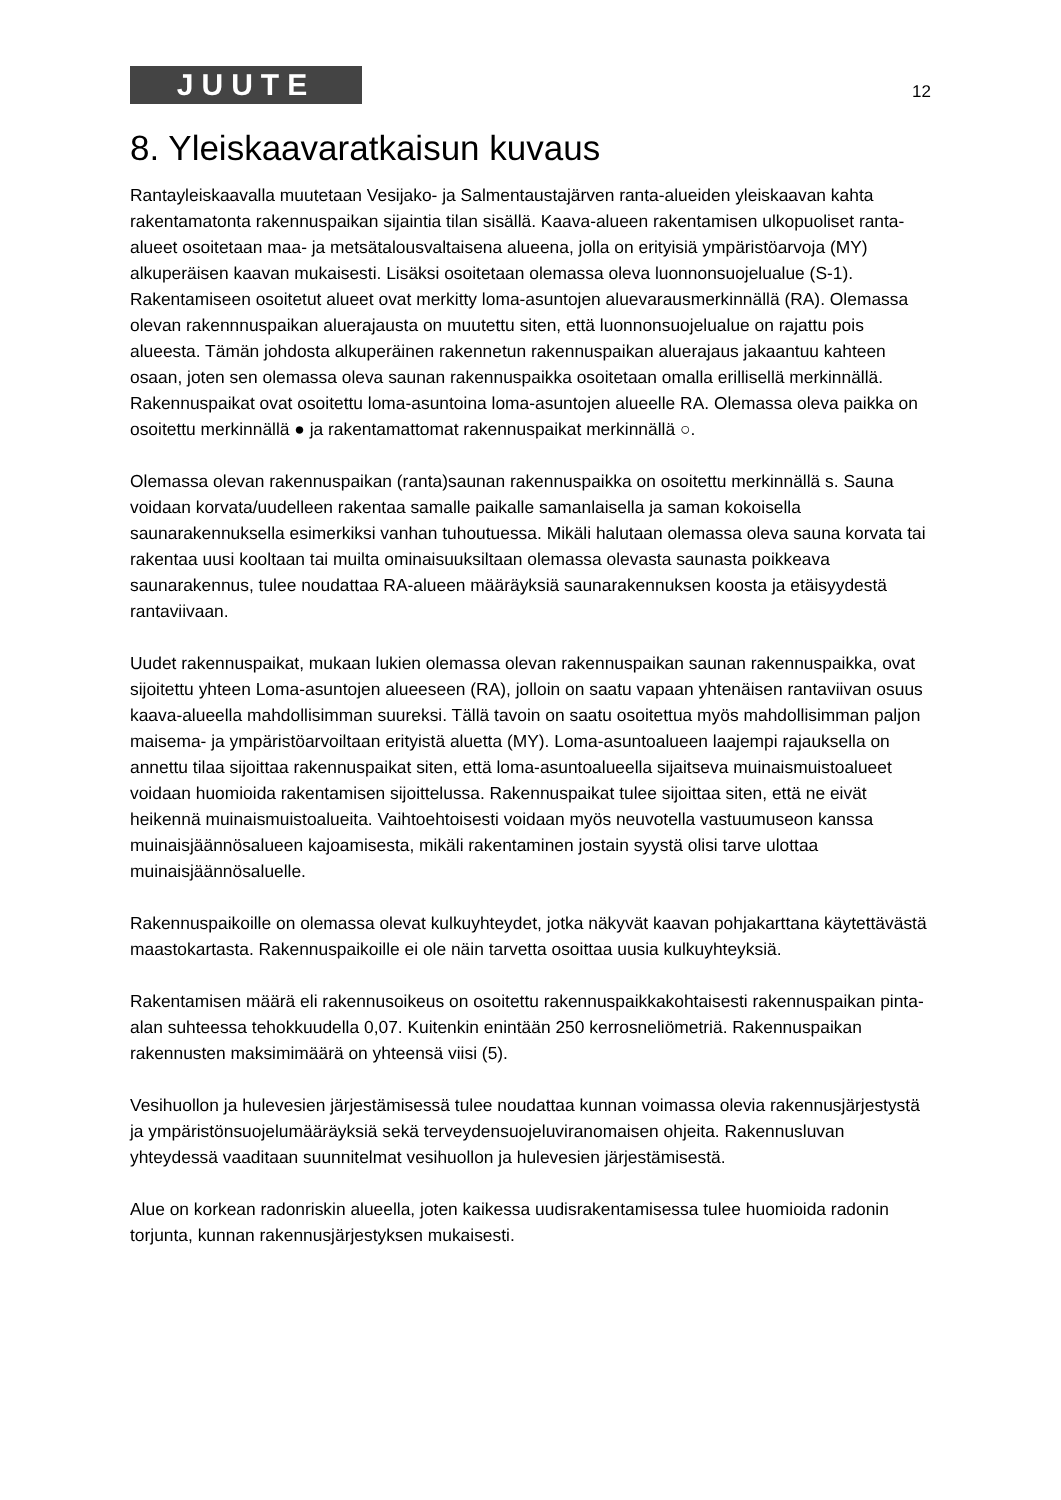JUUTE
12
8. Yleiskaavaratkaisun kuvaus
Rantayleiskaavalla muutetaan Vesijako- ja Salmentaustajärven ranta-alueiden yleiskaavan kahta rakentamatonta rakennuspaikan sijaintia tilan sisällä. Kaava-alueen rakentamisen ulkopuoliset ranta-alueet osoitetaan maa- ja metsätalousvaltaisena alueena, jolla on erityisiä ympäristöarvoja (MY) alkuperäisen kaavan mukaisesti. Lisäksi osoitetaan olemassa oleva luonnonsuojelualue (S-1). Rakentamiseen osoitetut alueet ovat merkitty loma-asuntojen aluevarausmerkinnällä (RA). Olemassa olevan rakennnuspaikan aluerajausta on muutettu siten, että luonnonsuojelualue on rajattu pois alueesta. Tämän johdosta alkuperäinen rakennetun rakennuspaikan aluerajaus jakaantuu kahteen osaan, joten sen olemassa oleva saunan rakennuspaikka osoitetaan omalla erillisellä merkinnällä. Rakennuspaikat ovat osoitettu loma-asuntoina loma-asuntojen alueelle RA. Olemassa oleva paikka on osoitettu merkinnällä ● ja rakentamattomat rakennuspaikat merkinnällä ○.
Olemassa olevan rakennuspaikan (ranta)saunan rakennuspaikka on osoitettu merkinnällä s. Sauna voidaan korvata/uudelleen rakentaa samalle paikalle samanlaisella ja saman kokoisella saunarakennuksella esimerkiksi vanhan tuhoutuessa. Mikäli halutaan olemassa oleva sauna korvata tai rakentaa uusi kooltaan tai muilta ominaisuuksiltaan olemassa olevasta saunasta poikkeava saunarakennus, tulee noudattaa RA-alueen määräyksiä saunarakennuksen koosta ja etäisyydestä rantaviivaan.
Uudet rakennuspaikat, mukaan lukien olemassa olevan rakennuspaikan saunan rakennuspaikka, ovat sijoitettu yhteen Loma-asuntojen alueeseen (RA), jolloin on saatu vapaan yhtenäisen rantaviivan osuus kaava-alueella mahdollisimman suureksi. Tällä tavoin on saatu osoitettua myös mahdollisimman paljon maisema- ja ympäristöarvoiltaan erityistä aluetta (MY). Loma-asuntoalueen laajempi rajauksella on annettu tilaa sijoittaa rakennuspaikat siten, että loma-asuntoalueella sijaitseva muinaismuistoalueet voidaan huomioida rakentamisen sijoittelussa. Rakennuspaikat tulee sijoittaa siten, että ne eivät heikennä muinaismuistoalueita. Vaihtoehtoisesti voidaan myös neuvotella vastuumuseon kanssa muinaisjäännösalueen kajoamisesta, mikäli rakentaminen jostain syystä olisi tarve ulottaa muinaisjäännösaluelle.
Rakennuspaikoille on olemassa olevat kulkuyhteydet, jotka näkyvät kaavan pohjakarttana käytettävästä maastokartasta. Rakennuspaikoille ei ole näin tarvetta osoittaa uusia kulkuyhteyksiä.
Rakentamisen määrä eli rakennusoikeus on osoitettu rakennuspaikkakohtaisesti rakennuspaikan pinta-alan suhteessa tehokkuudella 0,07. Kuitenkin enintään 250 kerrosneliömetriä. Rakennuspaikan rakennusten maksimimäärä on yhteensä viisi (5).
Vesihuollon ja hulevesien järjestämisessä tulee noudattaa kunnan voimassa olevia rakennusjärjestystä ja ympäristönsuojelumääräyksiä sekä terveydensuojeluviranomaisen ohjeita. Rakennusluvan yhteydessä vaaditaan suunnitelmat vesihuollon ja hulevesien järjestämisestä.
Alue on korkean radonriskin alueella, joten kaikessa uudisrakentamisessa tulee huomioida radonin torjunta, kunnan rakennusjärjestyksen mukaisesti.